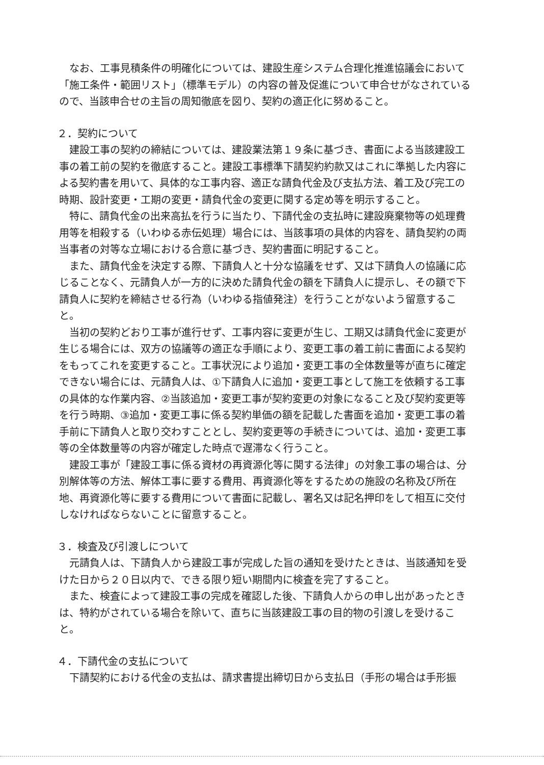なお、工事見積条件の明確化については、建設生産システム合理化推進協議会において「施工条件・範囲リスト」（標準モデル）の内容の普及促進について申合せがなされているので、当該申合せの主旨の周知徹底を図り、契約の適正化に努めること。
２．契約について
建設工事の契約の締結については、建設業法第１９条に基づき、書面による当該建設工事の着工前の契約を徹底すること。建設工事標準下請契約約款又はこれに準拠した内容による契約書を用いて、具体的な工事内容、適正な請負代金及び支払方法、着工及び完工の時期、設計変更・工期の変更・請負代金の変更に関する定め等を明示すること。
特に、請負代金の出来高払を行うに当たり、下請代金の支払時に建設廃棄物等の処理費用等を相殺する（いわゆる赤伝処理）場合には、当該事項の具体的内容を、請負契約の両当事者の対等な立場における合意に基づき、契約書面に明記すること。
また、請負代金を決定する際、下請負人と十分な協議をせず、又は下請負人の協議に応じることなく、元請負人が一方的に決めた請負代金の額を下請負人に提示し、その額で下請負人に契約を締結させる行為（いわゆる指値発注）を行うことがないよう留意すること。
当初の契約どおり工事が進行せず、工事内容に変更が生じ、工期又は請負代金に変更が生じる場合には、双方の協議等の適正な手順により、変更工事の着工前に書面による契約をもってこれを変更すること。工事状況により追加・変更工事の全体数量等が直ちに確定できない場合には、元請負人は、①下請負人に追加・変更工事として施工を依頼する工事の具体的な作業内容、②当該追加・変更工事が契約変更の対象になること及び契約変更等を行う時期、③追加・変更工事に係る契約単価の額を記載した書面を追加・変更工事の着手前に下請負人と取り交わすこととし、契約変更等の手続きについては、追加・変更工事等の全体数量等の内容が確定した時点で遅滞なく行うこと。
建設工事が「建設工事に係る資材の再資源化等に関する法律」の対象工事の場合は、分別解体等の方法、解体工事に要する費用、再資源化等をするための施設の名称及び所在地、再資源化等に要する費用について書面に記載し、署名又は記名押印をして相互に交付しなければならないことに留意すること。
３．検査及び引渡しについて
元請負人は、下請負人から建設工事が完成した旨の通知を受けたときは、当該通知を受けた日から２０日以内で、できる限り短い期間内に検査を完了すること。
また、検査によって建設工事の完成を確認した後、下請負人からの申し出があったときは、特約がされている場合を除いて、直ちに当該建設工事の目的物の引渡しを受けること。
４．下請代金の支払について
下請契約における代金の支払は、請求書提出締切日から支払日（手形の場合は手形振